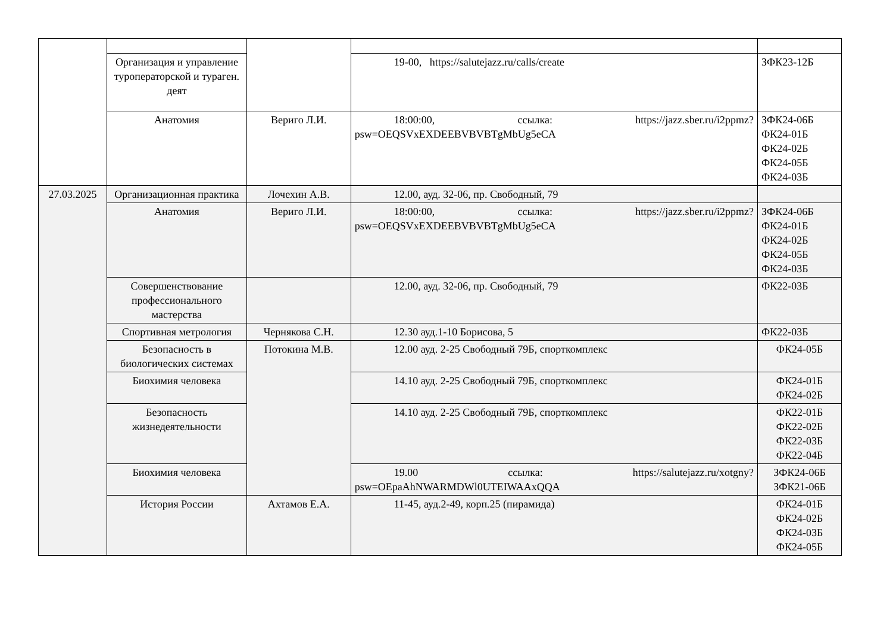| | Организация и управление туроператорской и тураген. деят | | 19-00, https://salutejazz.ru/calls/create | ЗФК23-12Б |
| | Анатомия | Вериго Л.И. | 18:00:00, ссылка: https://jazz.sber.ru/i2ppmz?psw=OEQSVxEXDEEBVBVBTgMbUg5eCA | ЗФК24-06Б ФК24-01Б ФК24-02Б ФК24-05Б ФК24-03Б |
| 27.03.2025 | Организационная практика | Лочехин А.В. | 12.00, ауд. 32-06, пр. Свободный, 79 | |
| | Анатомия | Вериго Л.И. | 18:00:00, ссылка: https://jazz.sber.ru/i2ppmz?psw=OEQSVxEXDEEBVBVBTgMbUg5eCA | ЗФК24-06Б ФК24-01Б ФК24-02Б ФК24-05Б ФК24-03Б |
| | Совершенствование профессионального мастерства | | 12.00, ауд. 32-06, пр. Свободный, 79 | ФК22-03Б |
| | Спортивная метрология | Чернякова С.Н. | 12.30 ауд.1-10 Борисова, 5 | ФК22-03Б |
| | Безопасность в биологических системах | Потокина М.В. | 12.00 ауд. 2-25 Свободный 79Б, спорткомплекс | ФК24-05Б |
| | Биохимия человека | | 14.10 ауд. 2-25 Свободный 79Б, спорткомплекс | ФК24-01Б ФК24-02Б |
| | Безопасность жизнедеятельности | | 14.10 ауд. 2-25 Свободный 79Б, спорткомплекс | ФК22-01Б ФК22-02Б ФК22-03Б ФК22-04Б |
| | Биохимия человека | | 19.00 ссылка: https://salutejazz.ru/xotgny?psw=OEpaAhNWARMDWl0UTEIWAAxQQA | ЗФК24-06Б ЗФК21-06Б |
| | История России | Ахтамов Е.А. | 11-45, ауд.2-49, корп.25 (пирамида) | ФК24-01Б ФК24-02Б ФК24-03Б ФК24-05Б |